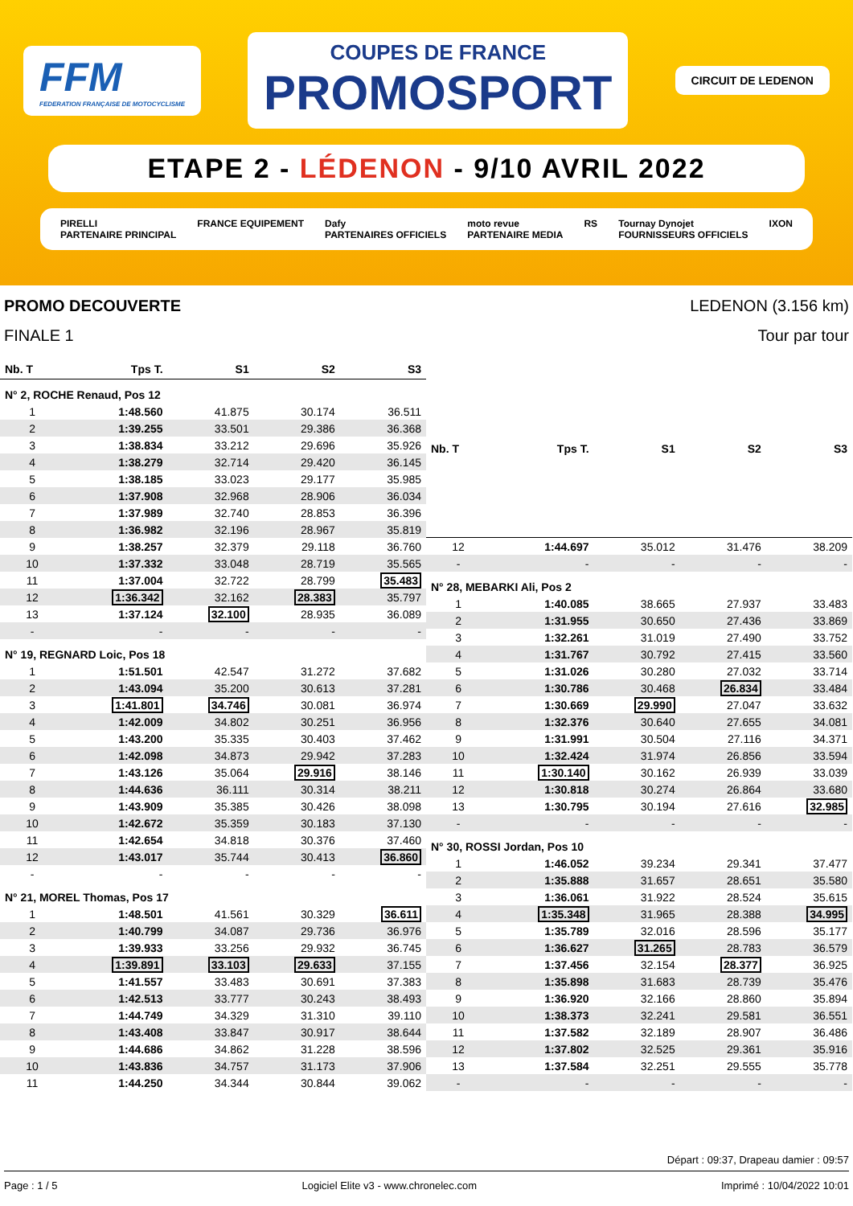FFM
FEDERATION FRANÇAISE DE MOTOCYCLISME
COUPES DE FRANCE
PROMOSPORT
CIRCUIT DE LEDENON
ETAPE 2 - LÉDENON - 9/10 AVRIL 2022
PIRELLI
PARTENAIRE PRINCIPAL FRANCE EQUIPEMENT Dafy
PARTENAIRES OFFICIELS moto revue
PARTENAIRE MEDIA RS Tournay Dynojet
FOURNISSEURS OFFICIELS IXON
PROMO DECOUVERTE LEDENON (3.156 km)
FINALE 1 Tour par tour
| Nb. T | Tps T. | S1 | S2 | S3 |
| --- | --- | --- | --- | --- |
| N° 2, ROCHE Renaud, Pos 12 | | | | |
| 1 | 1:48.560 | 41.875 | 30.174 | 36.511 |
| 2 | 1:39.255 | 33.501 | 29.386 | 36.368 |
| 3 | 1:38.834 | 33.212 | 29.696 | 35.926 |
| 4 | 1:38.279 | 32.714 | 29.420 | 36.145 |
| 5 | 1:38.185 | 33.023 | 29.177 | 35.985 |
| 6 | 1:37.908 | 32.968 | 28.906 | 36.034 |
| 7 | 1:37.989 | 32.740 | 28.853 | 36.396 |
| 8 | 1:36.982 | 32.196 | 28.967 | 35.819 |
| 9 | 1:38.257 | 32.379 | 29.118 | 36.760 |
| 10 | 1:37.332 | 33.048 | 28.719 | 35.565 |
| 11 | 1:37.004 | 32.722 | 28.799 | 35.483 |
| 12 | 1:36.342 | 32.162 | 28.383 | 35.797 |
| 13 | 1:37.124 | 32.100 | 28.935 | 36.089 |
| - | - | - | - | - |
| N° 19, REGNARD Loic, Pos 18 | | | | |
| 1 | 1:51.501 | 42.547 | 31.272 | 37.682 |
| 2 | 1:43.094 | 35.200 | 30.613 | 37.281 |
| 3 | 1:41.801 | 34.746 | 30.081 | 36.974 |
| 4 | 1:42.009 | 34.802 | 30.251 | 36.956 |
| 5 | 1:43.200 | 35.335 | 30.403 | 37.462 |
| 6 | 1:42.098 | 34.873 | 29.942 | 37.283 |
| 7 | 1:43.126 | 35.064 | 29.916 | 38.146 |
| 8 | 1:44.636 | 36.111 | 30.314 | 38.211 |
| 9 | 1:43.909 | 35.385 | 30.426 | 38.098 |
| 10 | 1:42.672 | 35.359 | 30.183 | 37.130 |
| 11 | 1:42.654 | 34.818 | 30.376 | 37.460 |
| 12 | 1:43.017 | 35.744 | 30.413 | 36.860 |
| - | - | - | - | - |
| N° 21, MOREL Thomas, Pos 17 | | | | |
| 1 | 1:48.501 | 41.561 | 30.329 | 36.611 |
| 2 | 1:40.799 | 34.087 | 29.736 | 36.976 |
| 3 | 1:39.933 | 33.256 | 29.932 | 36.745 |
| 4 | 1:39.891 | 33.103 | 29.633 | 37.155 |
| 5 | 1:41.557 | 33.483 | 30.691 | 37.383 |
| 6 | 1:42.513 | 33.777 | 30.243 | 38.493 |
| 7 | 1:44.749 | 34.329 | 31.310 | 39.110 |
| 8 | 1:43.408 | 33.847 | 30.917 | 38.644 |
| 9 | 1:44.686 | 34.862 | 31.228 | 38.596 |
| 10 | 1:43.836 | 34.757 | 31.173 | 37.906 |
| 11 | 1:44.250 | 34.344 | 30.844 | 39.062 |
| Nb. T | Tps T. | S1 | S2 | S3 |
| --- | --- | --- | --- | --- |
| 12 | 1:44.697 | 35.012 | 31.476 | 38.209 |
| - | - | - | - | - |
| N° 28, MEBARKI Ali, Pos 2 | | | | |
| 1 | 1:40.085 | 38.665 | 27.937 | 33.483 |
| 2 | 1:31.955 | 30.650 | 27.436 | 33.869 |
| 3 | 1:32.261 | 31.019 | 27.490 | 33.752 |
| 4 | 1:31.767 | 30.792 | 27.415 | 33.560 |
| 5 | 1:31.026 | 30.280 | 27.032 | 33.714 |
| 6 | 1:30.786 | 30.468 | 26.834 | 33.484 |
| 7 | 1:30.669 | 29.990 | 27.047 | 33.632 |
| 8 | 1:32.376 | 30.640 | 27.655 | 34.081 |
| 9 | 1:31.991 | 30.504 | 27.116 | 34.371 |
| 10 | 1:32.424 | 31.974 | 26.856 | 33.594 |
| 11 | 1:30.140 | 30.162 | 26.939 | 33.039 |
| 12 | 1:30.818 | 30.274 | 26.864 | 33.680 |
| 13 | 1:30.795 | 30.194 | 27.616 | 32.985 |
| - | - | - | - | - |
| N° 30, ROSSI Jordan, Pos 10 | | | | |
| 1 | 1:46.052 | 39.234 | 29.341 | 37.477 |
| 2 | 1:35.888 | 31.657 | 28.651 | 35.580 |
| 3 | 1:36.061 | 31.922 | 28.524 | 35.615 |
| 4 | 1:35.348 | 31.965 | 28.388 | 34.995 |
| 5 | 1:35.789 | 32.016 | 28.596 | 35.177 |
| 6 | 1:36.627 | 31.265 | 28.783 | 36.579 |
| 7 | 1:37.456 | 32.154 | 28.377 | 36.925 |
| 8 | 1:35.898 | 31.683 | 28.739 | 35.476 |
| 9 | 1:36.920 | 32.166 | 28.860 | 35.894 |
| 10 | 1:38.373 | 32.241 | 29.581 | 36.551 |
| 11 | 1:37.582 | 32.189 | 28.907 | 36.486 |
| 12 | 1:37.802 | 32.525 | 29.361 | 35.916 |
| 13 | 1:37.584 | 32.251 | 29.555 | 35.778 |
| - | - | - | - | - |
Départ : 09:37, Drapeau damier : 09:57
Page : 1 / 5 Logiciel Elite v3 - www.chronelec.com Imprimé : 10/04/2022 10:01